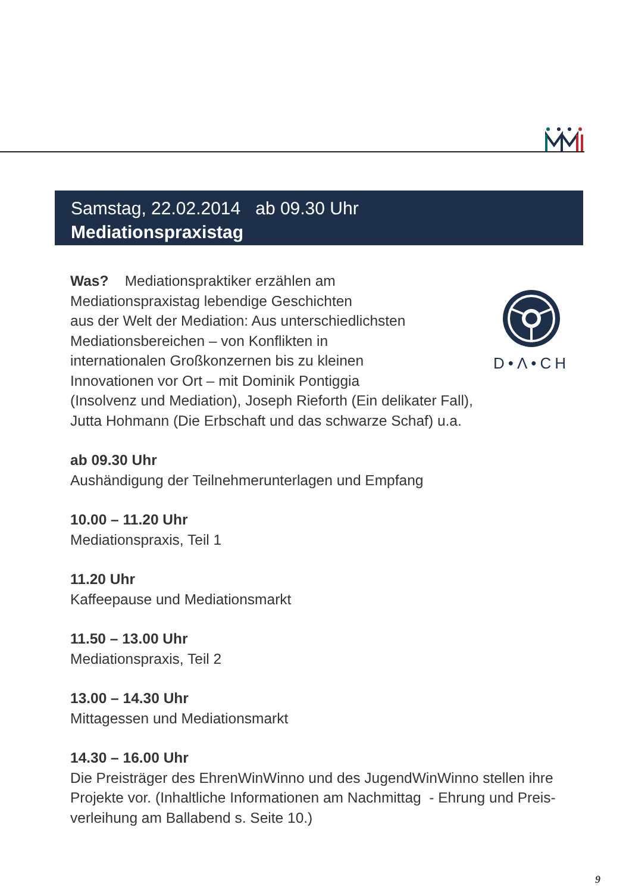Samstag, 22.02.2014 ab 09.30 Uhr
Mediationspraxistag
D•Λ•CH
Was? Mediationspraktiker erzählen am
Mediationspraxistag lebendige Geschichten
aus der Welt der Mediation: Aus unterschiedlichsten
Mediationsbereichen – von Konflikten in
internationalen Großkonzernen bis zu kleinen
Innovationen vor Ort – mit Dominik Pontiggia
(Insolvenz und Mediation), Joseph Rieforth (Ein delikater Fall),
Jutta Hohmann (Die Erbschaft und das schwarze Schaf) u.a.
ab 09.30 Uhr
Aushändigung der Teilnehmerunterlagen und Empfang
10.00 – 11.20 Uhr
Mediationspraxis, Teil 1
11.20 Uhr
Kaffeepause und Mediationsmarkt
11.50 – 13.00 Uhr
Mediationspraxis, Teil 2
13.00 – 14.30 Uhr
Mittagessen und Mediationsmarkt
14.30 – 16.00 Uhr
Die Preisträger des EhrenWinWinno und des JugendWinWinno stellen ihre Projekte vor. (Inhaltliche Informationen am Nachmittag - Ehrung und Preis-verleihung am Ballabend s. Seite 10.)
9